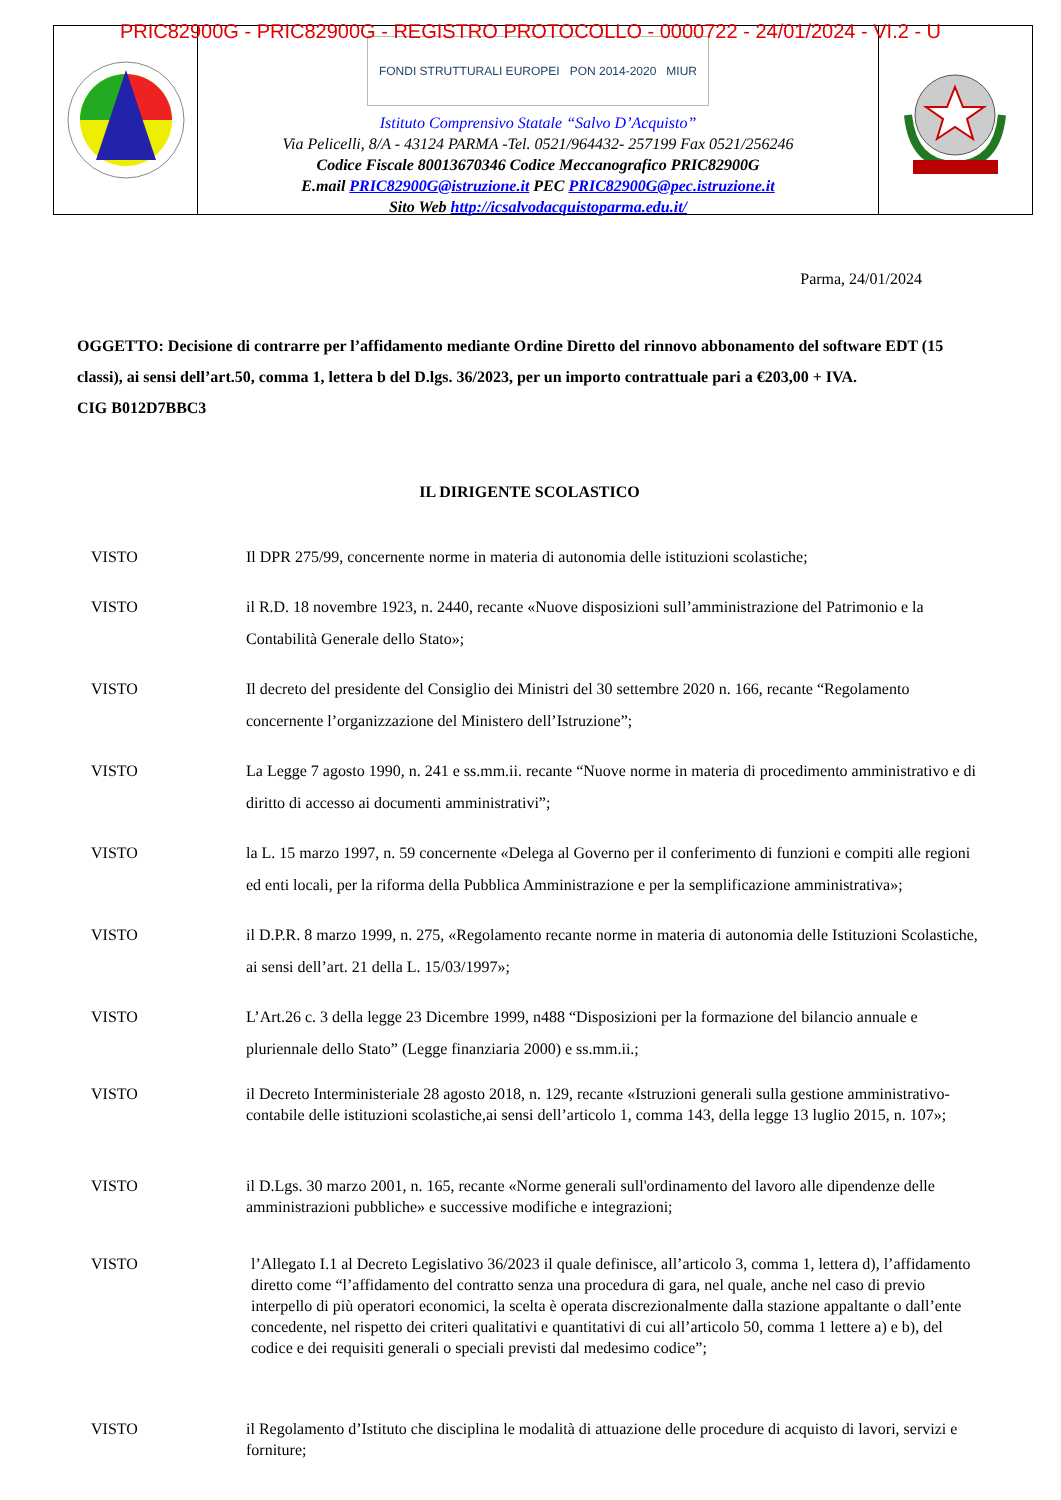PRIC82900G - PRIC82900G - REGISTRO PROTOCOLLO - 0000722 - 24/01/2024 - VI.2 - U
FONDI STRUTTURALI EUROPEI PON 2014-2020 MIUR
Istituto Comprensivo Statale “Salvo D’Acquisto”
Via Pelicelli, 8/A - 43124 PARMA -Tel. 0521/964432- 257199 Fax 0521/256246
Codice Fiscale 80013670346 Codice Meccanografico PRIC82900G
E.mail PRIC82900G@istruzione.it PEC PRIC82900G@pec.istruzione.it
Sito Web http://icsalvodacquistoparma.edu.it/
Parma, 24/01/2024
OGGETTO: Decisione di contrarre per l’affidamento mediante Ordine Diretto del rinnovo abbonamento del software EDT (15 classi), ai sensi dell’art.50, comma 1, lettera b del D.lgs. 36/2023, per un importo contrattuale pari a €203,00 + IVA.
CIG B012D7BBC3
IL DIRIGENTE SCOLASTICO
VISTO Il DPR 275/99, concernente norme in materia di autonomia delle istituzioni scolastiche;
VISTO il R.D. 18 novembre 1923, n. 2440, recante «Nuove disposizioni sull’amministrazione del Patrimonio e la Contabilità Generale dello Stato»;
VISTO Il decreto del presidente del Consiglio dei Ministri del 30 settembre 2020 n. 166, recante “Regolamento concernente l’organizzazione del Ministero dell’Istruzione”;
VISTO La Legge 7 agosto 1990, n. 241 e ss.mm.ii. recante “Nuove norme in materia di procedimento amministrativo e di diritto di accesso ai documenti amministrativi”;
VISTO la L. 15 marzo 1997, n. 59 concernente «Delega al Governo per il conferimento di funzioni e compiti alle regioni ed enti locali, per la riforma della Pubblica Amministrazione e per la semplificazione amministrativa»;
VISTO il D.P.R. 8 marzo 1999, n. 275, «Regolamento recante norme in materia di autonomia delle Istituzioni Scolastiche, ai sensi dell’art. 21 della L. 15/03/1997»;
VISTO L’Art.26 c. 3 della legge 23 Dicembre 1999, n488 “Disposizioni per la formazione del bilancio annuale e pluriennale dello Stato” (Legge finanziaria 2000) e ss.mm.ii.;
VISTO il Decreto Interministeriale 28 agosto 2018, n. 129, recante «Istruzioni generali sulla gestione amministrativo-contabile delle istituzioni scolastiche,ai sensi dell’articolo 1, comma 143, della legge 13 luglio 2015, n. 107»;
VISTO il D.Lgs. 30 marzo 2001, n. 165, recante «Norme generali sull'ordinamento del lavoro alle dipendenze delle amministrazioni pubbliche» e successive modifiche e integrazioni;
VISTO l’Allegato I.1 al Decreto Legislativo 36/2023 il quale definisce, all’articolo 3, comma 1, lettera d), l’affidamento diretto come “l’affidamento del contratto senza una procedura di gara, nel quale, anche nel caso di previo interpello di più operatori economici, la scelta è operata discrezionalmente dalla stazione appaltante o dall’ente concedente, nel rispetto dei criteri qualitativi e quantitativi di cui all’articolo 50, comma 1 lettere a) e b), del codice e dei requisiti generali o speciali previsti dal medesimo codice”;
VISTO il Regolamento d’Istituto che disciplina le modalità di attuazione delle procedure di acquisto di lavori, servizi e forniture;